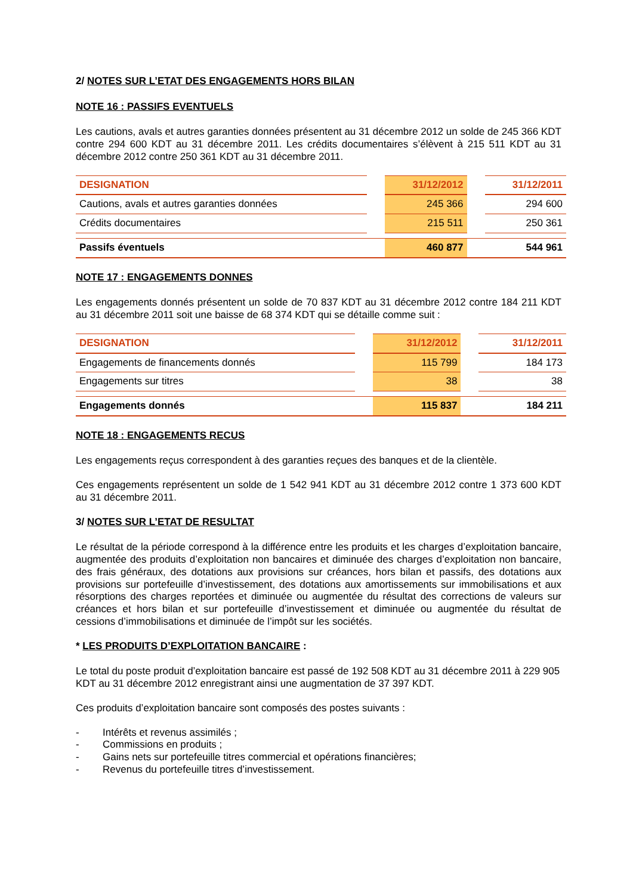2/ NOTES SUR L’ETAT DES ENGAGEMENTS HORS BILAN
NOTE 16 : PASSIFS EVENTUELS
Les cautions, avals et autres garanties données présentent au 31 décembre 2012 un solde de 245 366 KDT contre 294 600 KDT au 31 décembre 2011. Les crédits documentaires s’élèvent à 215 511 KDT au 31 décembre 2012 contre 250 361 KDT au 31 décembre 2011.
| DESIGNATION | | 31/12/2012 | | 31/12/2011 |
| --- | --- | --- | --- | --- |
| Cautions, avals et autres garanties données | | 245 366 | | 294 600 |
| Crédits documentaires | | 215 511 | | 250 361 |
| Passifs éventuels | | 460 877 | | 544 961 |
NOTE 17 : ENGAGEMENTS DONNES
Les engagements donnés présentent un solde de 70 837 KDT au 31 décembre 2012 contre 184 211 KDT au 31 décembre 2011 soit une baisse de 68 374 KDT qui se détaille comme suit :
| DESIGNATION | | 31/12/2012 | | 31/12/2011 |
| --- | --- | --- | --- | --- |
| Engagements de financements donnés | | 115 799 | | 184 173 |
| Engagements sur titres | | 38 | | 38 |
| Engagements donnés | | 115 837 | | 184 211 |
NOTE 18 : ENGAGEMENTS RECUS
Les engagements reçus correspondent à des garanties reçues des banques et de la clientèle.
Ces engagements représentent un solde de 1 542 941 KDT au 31 décembre 2012 contre 1 373 600 KDT au 31 décembre 2011.
3/ NOTES SUR L’ETAT DE RESULTAT
Le résultat de la période correspond à la différence entre les produits et les charges d’exploitation bancaire, augmentée des produits d’exploitation non bancaires et diminuée des charges d’exploitation non bancaire, des frais généraux, des dotations aux provisions sur créances, hors bilan et passifs, des dotations aux provisions sur portefeuille d’investissement, des dotations aux amortissements sur immobilisations et aux résorptions des charges reportées et diminuée ou augmentée du résultat des corrections de valeurs sur créances et hors bilan et sur portefeuille d’investissement et diminuée ou augmentée du résultat de cessions d’immobilisations et diminuée de l’impôt sur les sociétés.
* LES PRODUITS D’EXPLOITATION BANCAIRE :
Le total du poste produit d’exploitation bancaire est passé de 192 508 KDT au 31 décembre 2011 à 229 905 KDT au 31 décembre 2012 enregistrant ainsi une augmentation de 37 397 KDT.
Ces produits d’exploitation bancaire sont composés des postes suivants :
- Intérêts et revenus assimilés ;
- Commissions en produits ;
- Gains nets sur portefeuille titres commercial et opérations financières;
- Revenus du portefeuille titres d’investissement.